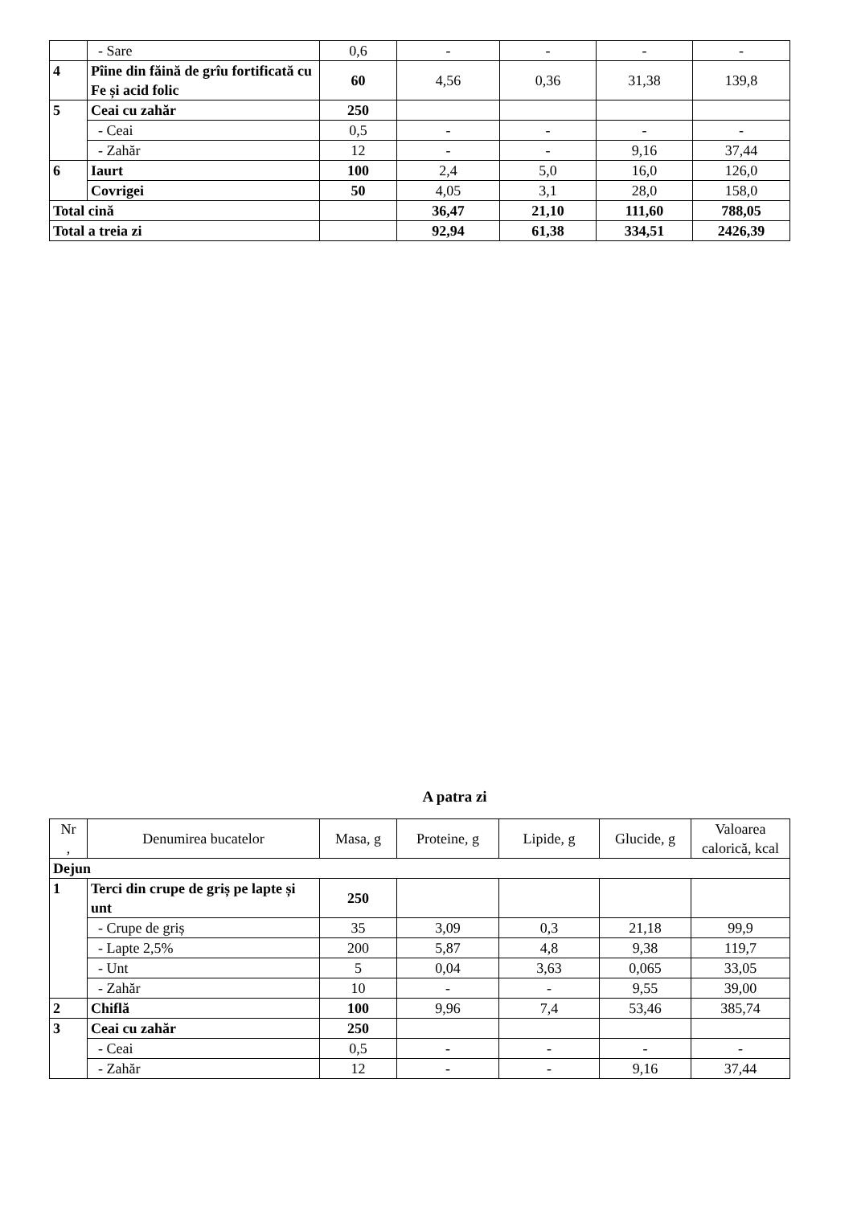| | - Sare | 0,6 | - | - | - | - |
| 4 | Pîine din făină de grîu fortificată cu Fe și acid folic | 60 | 4,56 | 0,36 | 31,38 | 139,8 |
| 5 | Ceai cu zahăr | 250 | | | | |
| | - Ceai | 0,5 | - | - | - | - |
| | - Zahăr | 12 | - | - | 9,16 | 37,44 |
| 6 | Iaurt | 100 | 2,4 | 5,0 | 16,0 | 126,0 |
| | Covrigei | 50 | 4,05 | 3,1 | 28,0 | 158,0 |
| Total cină | | | 36,47 | 21,10 | 111,60 | 788,05 |
| Total a treia zi | | | 92,94 | 61,38 | 334,51 | 2426,39 |
A patra zi
| Nr , | Denumirea bucatelor | Masa, g | Proteine, g | Lipide, g | Glucide, g | Valoarea calorică, kcal |
| --- | --- | --- | --- | --- | --- | --- |
| Dejun | | | | | | |
| 1 | Terci din crupe de griș pe lapte și unt | 250 | | | | |
| | - Crupe de griș | 35 | 3,09 | 0,3 | 21,18 | 99,9 |
| | - Lapte 2,5% | 200 | 5,87 | 4,8 | 9,38 | 119,7 |
| | - Unt | 5 | 0,04 | 3,63 | 0,065 | 33,05 |
| | - Zahăr | 10 | - | - | 9,55 | 39,00 |
| 2 | Chiflă | 100 | 9,96 | 7,4 | 53,46 | 385,74 |
| 3 | Ceai cu zahăr | 250 | | | | |
| | - Ceai | 0,5 | - | - | - | - |
| | - Zahăr | 12 | - | - | 9,16 | 37,44 |